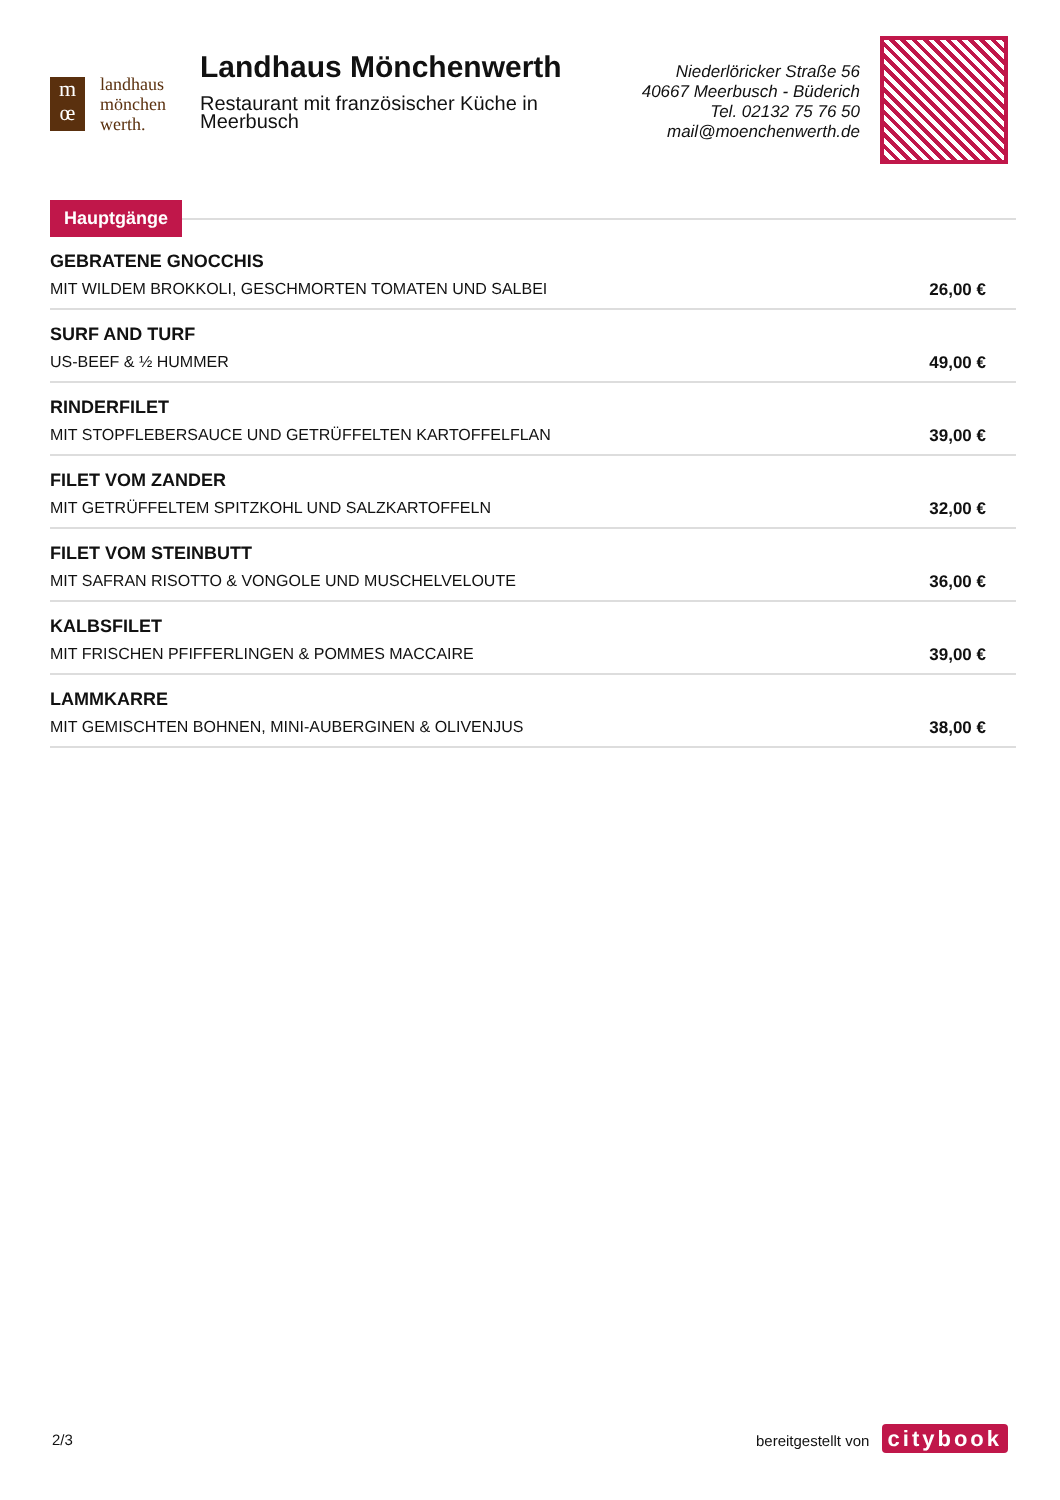m
œ
landhaus
mönchen
werth.
Landhaus Mönchenwerth
Restaurant mit französischer Küche in Meerbusch
Niederlöricker Straße 56
40667 Meerbusch - Büderich
Tel. 02132 75 76 50
mail@moenchenwerth.de
Hauptgänge
GEBRATENE GNOCCHIS
MIT WILDEM BROKKOLI, GESCHMORTEN TOMATEN UND SALBEI 26,00 €
SURF AND TURF
US-BEEF & ½ HUMMER 49,00 €
RINDERFILET
MIT STOPFLEBERSAUCE UND GETRÜFFELTEN KARTOFFELFLAN 39,00 €
FILET VOM ZANDER
MIT GETRÜFFELTEM SPITZKOHL UND SALZKARTOFFELN 32,00 €
FILET VOM STEINBUTT
MIT SAFRAN RISOTTO & VONGOLE UND MUSCHELVELOUTE 36,00 €
KALBSFILET
MIT FRISCHEN PFIFFERLINGEN & POMMES MACCAIRE 39,00 €
LAMMKARRE
MIT GEMISCHTEN BOHNEN, MINI-AUBERGINEN & OLIVENJUS 38,00 €
2/3 bereitgestellt von citybook